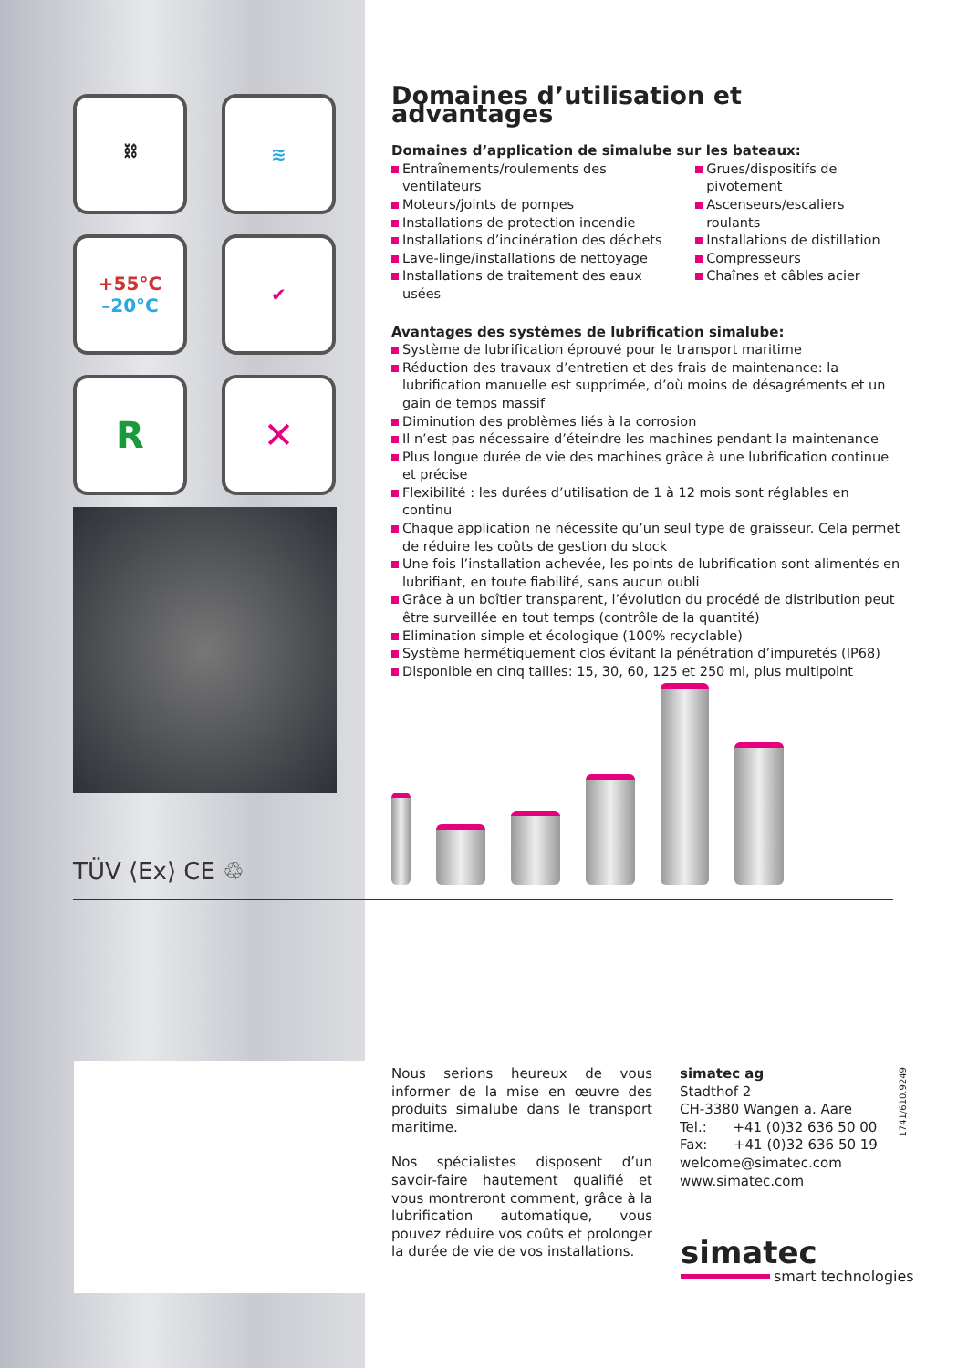⛓
≋
+55°C
–20°C
✔
R
✕
TÜV ⟨Ex⟩ CE ♲
Domaines d’utilisation et advantages
Domaines d’application de simalube sur les bateaux:
Entraînements/roulements des ventilateurs
Moteurs/joints de pompes
Installations de protection incendie
Installations d’incinération des déchets
Lave-linge/installations de nettoyage
Installations de traitement des eaux usées
Grues/dispositifs de pivotement
Ascenseurs/escaliers roulants
Installations de distillation
Compresseurs
Chaînes et câbles acier
Avantages des systèmes de lubrification simalube:
Système de lubrification éprouvé pour le transport maritime
Réduction des travaux d’entretien et des frais de maintenance: la lubrification manuelle est supprimée, d’où moins de désagréments et un gain de temps massif
Diminution des problèmes liés à la corrosion
Il n’est pas nécessaire d’éteindre les machines pendant la maintenance
Plus longue durée de vie des machines grâce à une lubrification continue et précise
Flexibilité : les durées d’utilisation de 1 à 12 mois sont réglables en continu
Chaque application ne nécessite qu’un seul type de graisseur. Cela permet de réduire les coûts de gestion du stock
Une fois l’installation achevée, les points de lubrification sont alimentés en lubrifiant, en toute fiabilité, sans aucun oubli
Grâce à un boîtier transparent, l’évolution du procédé de distribution peut être surveillée en tout temps (contrôle de la quantité)
Elimination simple et écologique (100% recyclable)
Système hermétiquement clos évitant la pénétration d’impuretés (IP68)
Disponible en cinq tailles: 15, 30, 60, 125 et 250 ml, plus multipoint
Nous serions heureux de vous informer de la mise en œuvre des produits simalube dans le transport maritime.
Nos spécialistes disposent d’un savoir-faire hautement qualifié et vous montreront comment, grâce à la lubrification automatique, vous pouvez réduire vos coûts et prolonger la durée de vie de vos installations.
simatec ag
Stadthof 2
CH-3380 Wangen a. Aare
Tel.: +41 (0)32 636 50 00
Fax: +41 (0)32 636 50 19
welcome@simatec.com
www.simatec.com
1741/610.9249
simatec
smart technologies